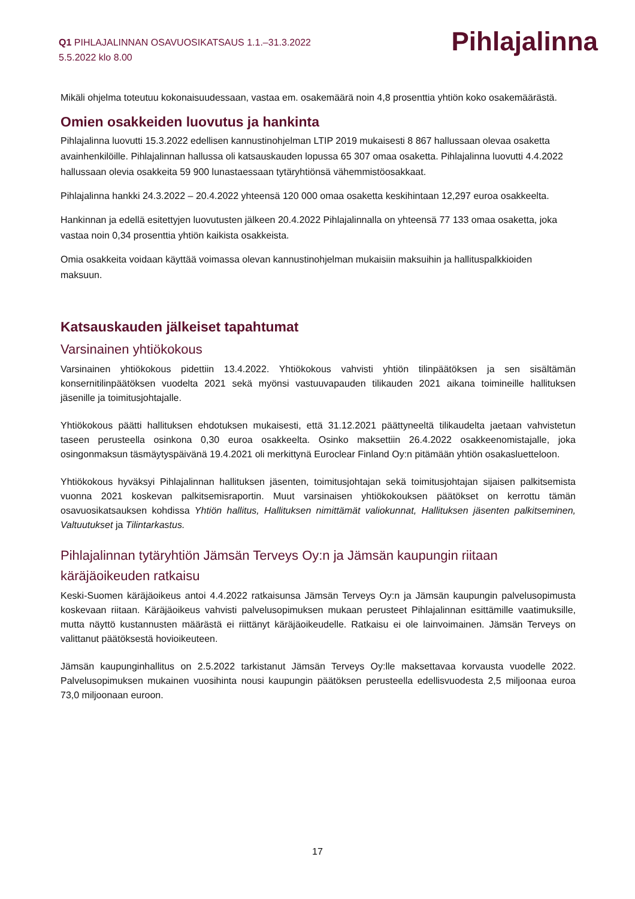Q1 PIHLAJALINNAN OSAVUOSIKATSAUS 1.1.–31.3.2022
5.5.2022 klo 8.00
Pihlajalinna
Mikäli ohjelma toteutuu kokonaisuudessaan, vastaa em. osakemäärä noin 4,8 prosenttia yhtiön koko osakemäärästä.
Omien osakkeiden luovutus ja hankinta
Pihlajalinna luovutti 15.3.2022 edellisen kannustinohjelman LTIP 2019 mukaisesti 8 867 hallussaan olevaa osaketta avainhenkilöille. Pihlajalinnan hallussa oli katsauskauden lopussa 65 307 omaa osaketta. Pihlajalinna luovutti 4.4.2022 hallussaan olevia osakkeita 59 900 lunastaessaan tytäryhtiönsä vähemmistöosakkaat.
Pihlajalinna hankki 24.3.2022 – 20.4.2022 yhteensä 120 000 omaa osaketta keskihintaan 12,297 euroa osakkeelta.
Hankinnan ja edellä esitettyjen luovutusten jälkeen 20.4.2022 Pihlajalinnalla on yhteensä 77 133 omaa osaketta, joka vastaa noin 0,34 prosenttia yhtiön kaikista osakkeista.
Omia osakkeita voidaan käyttää voimassa olevan kannustinohjelman mukaisiin maksuihin ja hallituspalkkioiden maksuun.
Katsauskauden jälkeiset tapahtumat
Varsinainen yhtiökokous
Varsinainen yhtiökokous pidettiin 13.4.2022. Yhtiökokous vahvisti yhtiön tilinpäätöksen ja sen sisältämän konsernitilinpäätöksen vuodelta 2021 sekä myönsi vastuuvapauden tilikauden 2021 aikana toimineille hallituksen jäsenille ja toimitusjohtajalle.
Yhtiökokous päätti hallituksen ehdotuksen mukaisesti, että 31.12.2021 päättyneeltä tilikaudelta jaetaan vahvistetun taseen perusteella osinkona 0,30 euroa osakkeelta. Osinko maksettiin 26.4.2022 osakkeenomistajalle, joka osingonmaksun täsmäytyspäivänä 19.4.2021 oli merkittynä Euroclear Finland Oy:n pitämään yhtiön osakasluetteloon.
Yhtiökokous hyväksyi Pihlajalinnan hallituksen jäsenten, toimitusjohtajan sekä toimitusjohtajan sijaisen palkitsemista vuonna 2021 koskevan palkitsemisraportin. Muut varsinaisen yhtiökokouksen päätökset on kerrottu tämän osavuosikatsauksen kohdissa Yhtiön hallitus, Hallituksen nimittämät valiokunnat, Hallituksen jäsenten palkitseminen, Valtuutukset ja Tilintarkastus.
Pihlajalinnan tytäryhtiön Jämsän Terveys Oy:n ja Jämsän kaupungin riitaan käräjäoikeuden ratkaisu
Keski-Suomen käräjäoikeus antoi 4.4.2022 ratkaisunsa Jämsän Terveys Oy:n ja Jämsän kaupungin palvelusopimusta koskevaan riitaan. Käräjäoikeus vahvisti palvelusopimuksen mukaan perusteet Pihlajalinnan esittämille vaatimuksille, mutta näyttö kustannusten määrästä ei riittänyt käräjäoikeudelle. Ratkaisu ei ole lainvoimainen. Jämsän Terveys on valittanut päätöksestä hovioikeuteen.
Jämsän kaupunginhallitus on 2.5.2022 tarkistanut Jämsän Terveys Oy:lle maksettavaa korvausta vuodelle 2022. Palvelusopimuksen mukainen vuosihinta nousi kaupungin päätöksen perusteella edellisvuodesta 2,5 miljoonaa euroa 73,0 miljoonaan euroon.
17